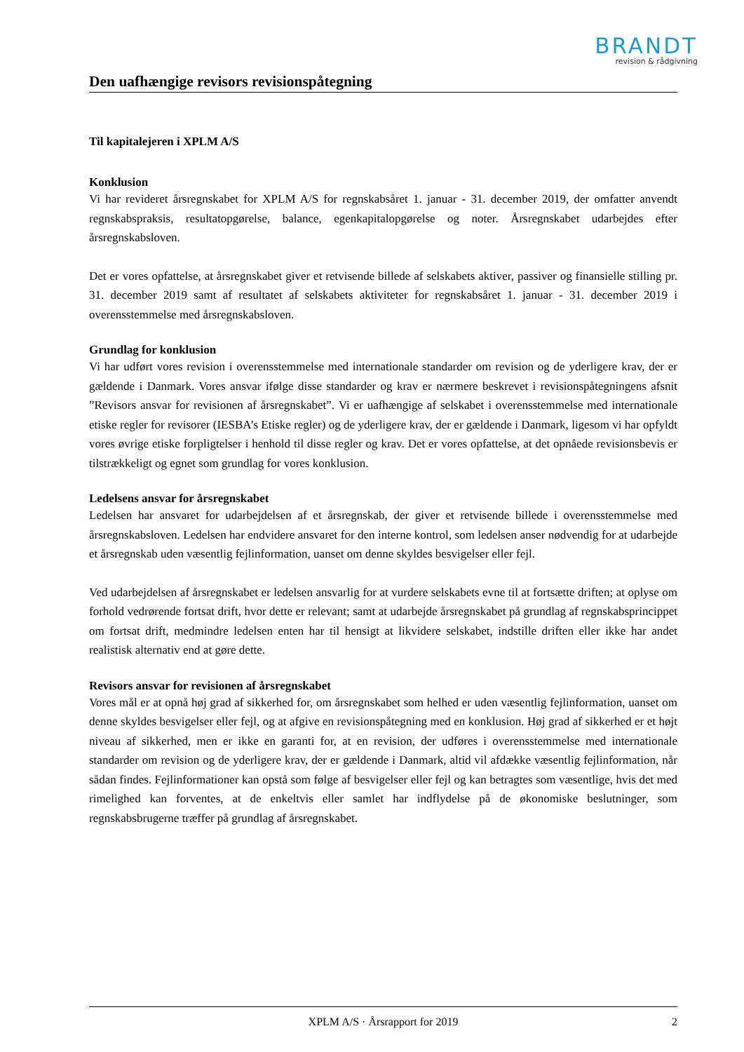BRANDT
revision & rådgivning
Den uafhængige revisors revisionspåtegning
Til kapitalejeren i XPLM A/S
Konklusion
Vi har revideret årsregnskabet for XPLM A/S for regnskabsåret 1. januar - 31. december 2019, der omfatter anvendt regnskabspraksis, resultatopgørelse, balance, egenkapitalopgørelse og noter. Årsregnskabet udarbejdes efter årsregnskabsloven.
Det er vores opfattelse, at årsregnskabet giver et retvisende billede af selskabets aktiver, passiver og finansielle stilling pr. 31. december 2019 samt af resultatet af selskabets aktiviteter for regnskabsåret 1. januar - 31. december 2019 i overensstemmelse med årsregnskabsloven.
Grundlag for konklusion
Vi har udført vores revision i overensstemmelse med internationale standarder om revision og de yderligere krav, der er gældende i Danmark. Vores ansvar ifølge disse standarder og krav er nærmere beskrevet i revisionspåtegningens afsnit ”Revisors ansvar for revisionen af årsregnskabet”. Vi er uafhængige af selskabet i overensstemmelse med internationale etiske regler for revisorer (IESBA’s Etiske regler) og de yderligere krav, der er gældende i Danmark, ligesom vi har opfyldt vores øvrige etiske forpligtelser i henhold til disse regler og krav. Det er vores opfattelse, at det opnåede revisionsbevis er tilstrækkeligt og egnet som grundlag for vores konklusion.
Ledelsens ansvar for årsregnskabet
Ledelsen har ansvaret for udarbejdelsen af et årsregnskab, der giver et retvisende billede i overensstemmelse med årsregnskabsloven. Ledelsen har endvidere ansvaret for den interne kontrol, som ledelsen anser nødvendig for at udarbejde et årsregnskab uden væsentlig fejlinformation, uanset om denne skyldes besvigelser eller fejl.
Ved udarbejdelsen af årsregnskabet er ledelsen ansvarlig for at vurdere selskabets evne til at fortsætte driften; at oplyse om forhold vedrørende fortsat drift, hvor dette er relevant; samt at udarbejde årsregnskabet på grundlag af regnskabsprincippet om fortsat drift, medmindre ledelsen enten har til hensigt at likvidere selskabet, indstille driften eller ikke har andet realistisk alternativ end at gøre dette.
Revisors ansvar for revisionen af årsregnskabet
Vores mål er at opnå høj grad af sikkerhed for, om årsregnskabet som helhed er uden væsentlig fejlinformation, uanset om denne skyldes besvigelser eller fejl, og at afgive en revisionspåtegning med en konklusion. Høj grad af sikkerhed er et højt niveau af sikkerhed, men er ikke en garanti for, at en revision, der udføres i overensstemmelse med internationale standarder om revision og de yderligere krav, der er gældende i Danmark, altid vil afdække væsentlig fejlinformation, når sådan findes. Fejlinformationer kan opstå som følge af besvigelser eller fejl og kan betragtes som væsentlige, hvis det med rimelighed kan forventes, at de enkeltvis eller samlet har indflydelse på de økonomiske beslutninger, som regnskabsbrugerne træffer på grundlag af årsregnskabet.
XPLM A/S · Årsrapport for 2019 2